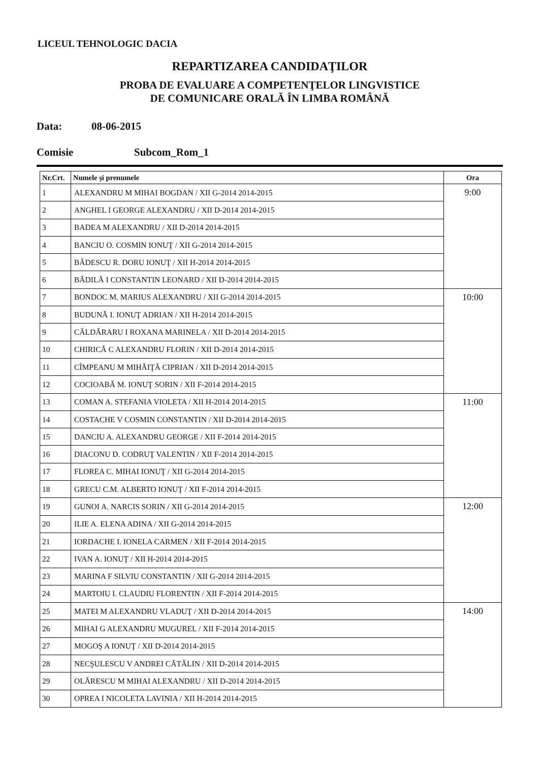LICEUL TEHNOLOGIC DACIA
REPARTIZAREA CANDIDAŢILOR
PROBA DE EVALUARE A COMPETENŢELOR LINGVISTICE
DE COMUNICARE ORALĂ ÎN LIMBA ROMÂNĂ
Data: 08-06-2015
Comisie Subcom_Rom_1
| Nr.Crt. | Numele şi prenumele | Ora |
| --- | --- | --- |
| 1 | ALEXANDRU M MIHAI BOGDAN / XII G-2014 2014-2015 | 9:00 |
| 2 | ANGHEL I GEORGE ALEXANDRU / XII D-2014 2014-2015 | |
| 3 | BADEA M ALEXANDRU / XII D-2014 2014-2015 | |
| 4 | BANCIU O. COSMIN IONUŢ / XII G-2014 2014-2015 | |
| 5 | BĂDESCU R. DORU IONUŢ / XII H-2014 2014-2015 | |
| 6 | BĂDILĂ I CONSTANTIN LEONARD / XII D-2014 2014-2015 | |
| 7 | BONDOC M. MARIUS ALEXANDRU / XII G-2014 2014-2015 | 10:00 |
| 8 | BUDUNĂ I. IONUŢ ADRIAN / XII H-2014 2014-2015 | |
| 9 | CĂLDĂRARU I ROXANA MARINELA / XII D-2014 2014-2015 | |
| 10 | CHIRICĂ C ALEXANDRU FLORIN / XII D-2014 2014-2015 | |
| 11 | CÎMPEANU M MIHĂIŢĂ CIPRIAN / XII D-2014 2014-2015 | |
| 12 | COCIOABĂ M. IONUŢ SORIN / XII F-2014 2014-2015 | |
| 13 | COMAN A. STEFANIA VIOLETA / XII H-2014 2014-2015 | 11:00 |
| 14 | COSTACHE V COSMIN CONSTANTIN / XII D-2014 2014-2015 | |
| 15 | DANCIU A. ALEXANDRU GEORGE / XII F-2014 2014-2015 | |
| 16 | DIACONU D. CODRUŢ VALENTIN / XII F-2014 2014-2015 | |
| 17 | FLOREA C. MIHAI IONUŢ / XII G-2014 2014-2015 | |
| 18 | GRECU C.M. ALBERTO IONUŢ / XII F-2014 2014-2015 | |
| 19 | GUNOI A. NARCIS SORIN / XII G-2014 2014-2015 | 12:00 |
| 20 | ILIE A. ELENA ADINA / XII G-2014 2014-2015 | |
| 21 | IORDACHE I. IONELA CARMEN / XII F-2014 2014-2015 | |
| 22 | IVAN A. IONUŢ / XII H-2014 2014-2015 | |
| 23 | MARINA F SILVIU CONSTANTIN / XII G-2014 2014-2015 | |
| 24 | MARTOIU I. CLAUDIU FLORENTIN / XII F-2014 2014-2015 | |
| 25 | MATEI M ALEXANDRU VLADUŢ / XII D-2014 2014-2015 | 14:00 |
| 26 | MIHAI G ALEXANDRU MUGUREL / XII F-2014 2014-2015 | |
| 27 | MOGOŞ A IONUŢ / XII D-2014 2014-2015 | |
| 28 | NECŞULESCU V ANDREI CĂTĂLIN / XII D-2014 2014-2015 | |
| 29 | OLĂRESCU M MIHAI ALEXANDRU / XII D-2014 2014-2015 | |
| 30 | OPREA I NICOLETA LAVINIA / XII H-2014 2014-2015 | |